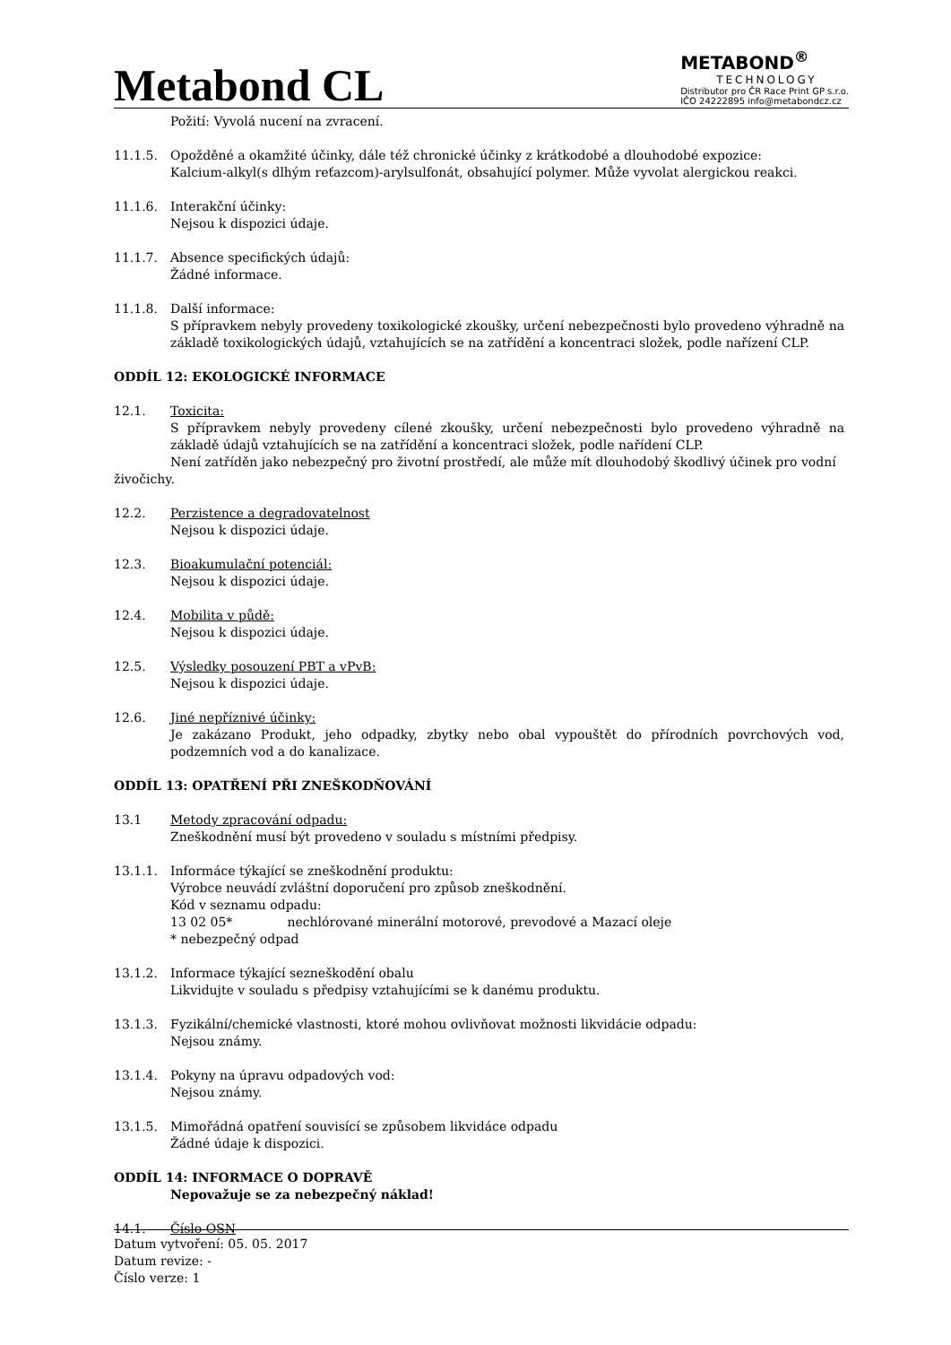Metabond CL
METABOND<sup>®</sup>
TECHNOLOGY
Distributor pro ČR Race Print GP s.r.o.
IČO 24222895 info@metabondcz.cz
Požití: Vyvolá nucení na zvracení.
11.1.5. Opožděné a okamžité účinky, dále též chronické účinky z krátkodobé a dlouhodobé expozice:
Kalcium-alkyl(s dlhým reťazcom)-arylsulfonát, obsahující polymer. Může vyvolat alergickou reakci.
11.1.6. Interakční účinky:
Nejsou k dispozici údaje.
11.1.7. Absence specifických údajů:
Žádné informace.
11.1.8. Další informace:
S přípravkem nebyly provedeny toxikologické zkoušky, určení nebezpečnosti bylo provedeno výhradně na základě toxikologických údajů, vztahujících se na zatřídění a koncentraci složek, podle nařízení CLP.
ODDÍL 12: EKOLOGICKÉ INFORMACE
12.1. Toxicita:
S přípravkem nebyly provedeny cílené zkoušky, určení nebezpečnosti bylo provedeno výhradně na základě údajů vztahujících se na zatřídění a koncentraci složek, podle nařídení CLP.
Není zatříděn jako nebezpečný pro životní prostředí, ale může mít dlouhodobý škodlivý účinek pro vodní živočichy.
12.2. Perzistence a degradovatelnost
Nejsou k dispozici údaje.
12.3. Bioakumulační potenciál:
Nejsou k dispozici údaje.
12.4. Mobilita v půdě:
Nejsou k dispozici údaje.
12.5. Výsledky posouzení PBT a vPvB:
Nejsou k dispozici údaje.
12.6. Jiné nepříznivé účinky:
Je zakázano Produkt, jeho odpadky, zbytky nebo obal vypouštět do přírodních povrchových vod, podzemních vod a do kanalizace.
ODDÍL 13: OPATŘENÍ PŘI ZNEŠKODŇOVÁNÍ
13.1 Metody zpracování odpadu:
Zneškodnění musí být provedeno v souladu s místními předpisy.
13.1.1. Informáce týkající se zneškodnění produktu:
Výrobce neuvádí zvláštní doporučení pro způsob zneškodnění.
Kód v seznamu odpadu:
13 02 05* nechlórované minerální motorové, prevodové a Mazací oleje
* nebezpečný odpad
13.1.2. Informace týkající sezneškodění obalu
Likvidujte v souladu s předpisy vztahujícími se k danému produktu.
13.1.3. Fyzikální/chemické vlastnosti, ktoré mohou ovlivňovat možnosti likvidácie odpadu:
Nejsou známy.
13.1.4. Pokyny na úpravu odpadových vod:
Nejsou známy.
13.1.5. Mimořádná opatření souvisící se způsobem likvidáce odpadu
Žádné údaje k dispozici.
ODDÍL 14: INFORMACE O DOPRAVĚ
Nepovažuje se za nebezpečný náklad!
14.1. Číslo OSN
Datum vytvoření: 05. 05. 2017
Datum revize: -
Číslo verze: 1